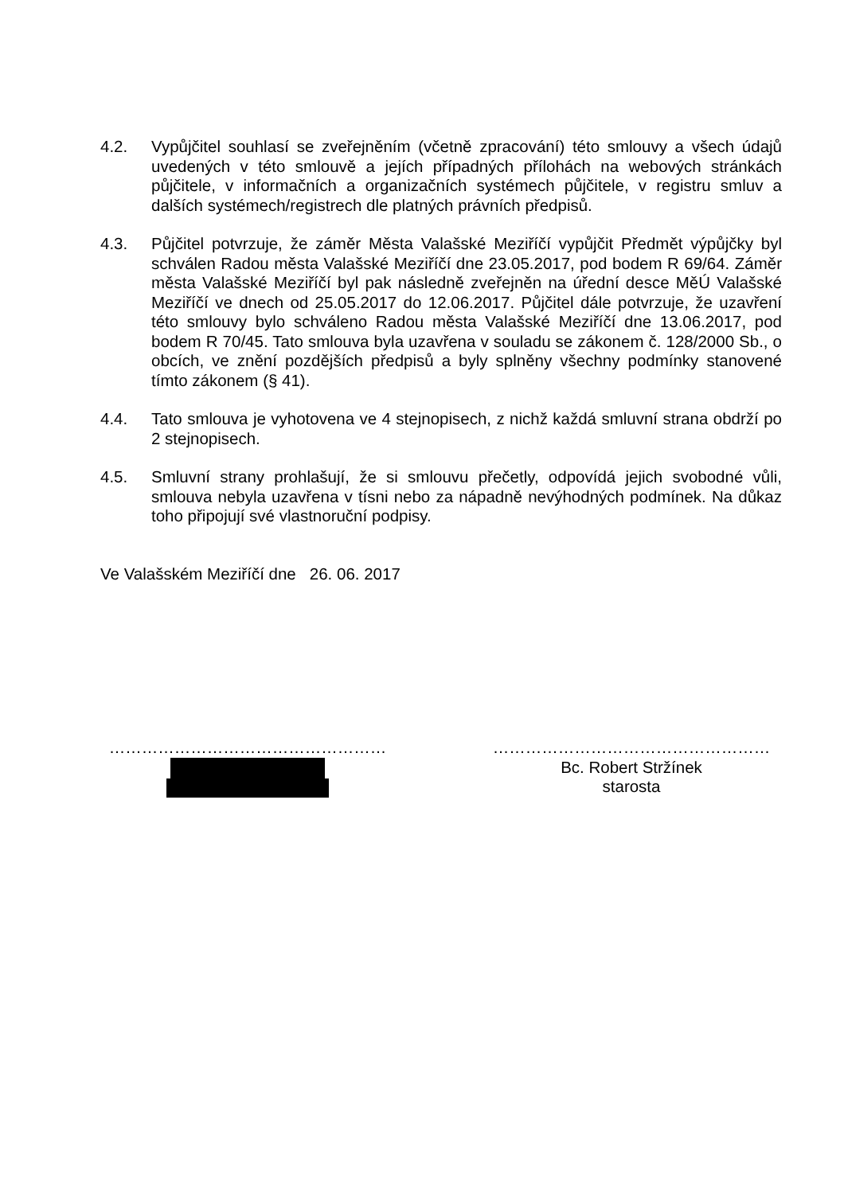4.2. Vypůjčitel souhlasí se zveřejněním (včetně zpracování) této smlouvy a všech údajů uvedených v této smlouvě a jejích případných přílohách na webových stránkách půjčitele, v informačních a organizačních systémech půjčitele, v registru smluv a dalších systémech/registrech dle platných právních předpisů.
4.3. Půjčitel potvrzuje, že záměr Města Valašské Meziříčí vypůjčit Předmět výpůjčky byl schválen Radou města Valašské Meziříčí dne 23.05.2017, pod bodem R 69/64. Záměr města Valašské Meziříčí byl pak následně zveřejněn na úřední desce MěÚ Valašské Meziříčí ve dnech od 25.05.2017 do 12.06.2017. Půjčitel dále potvrzuje, že uzavření této smlouvy bylo schváleno Radou města Valašské Meziříčí dne 13.06.2017, pod bodem R 70/45. Tato smlouva byla uzavřena v souladu se zákonem č. 128/2000 Sb., o obcích, ve znění pozdějších předpisů a byly splněny všechny podmínky stanovené tímto zákonem (§ 41).
4.4. Tato smlouva je vyhotovena ve 4 stejnopisech, z nichž každá smluvní strana obdrží po 2 stejnopisech.
4.5. Smluvní strany prohlašují, že si smlouvu přečetly, odpovídá jejich svobodné vůli, smlouva nebyla uzavřena v tísni nebo za nápadně nevýhodných podmínek. Na důkaz toho připojují své vlastnoruční podpisy.
Ve Valašském Meziříčí dne 26. 06. 2017
…………………………………………… ……………………………………………
Bc. Robert Stržínek
starosta